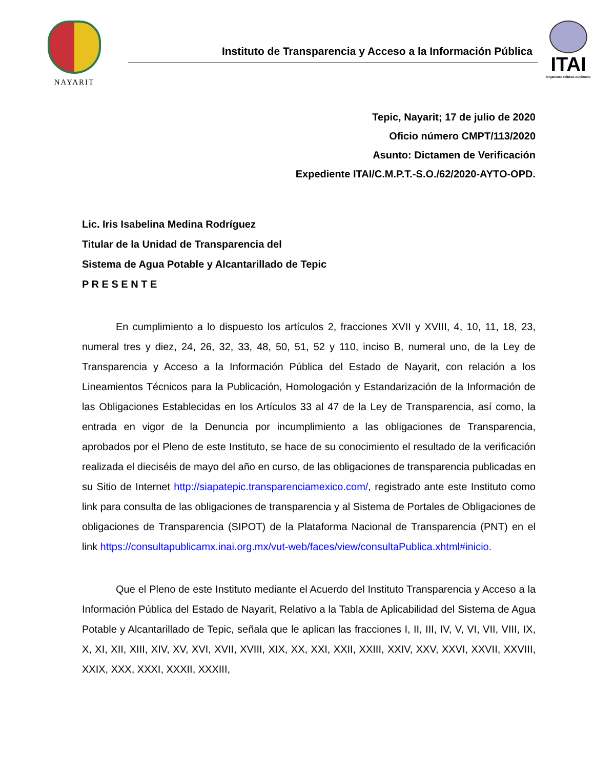NAYARIT
Instituto de Transparencia y Acceso a la Información Pública
ITAI
Organismo Público Autónomo
Tepic, Nayarit; 17 de julio de 2020
Oficio número CMPT/113/2020
Asunto: Dictamen de Verificación
Expediente ITAI/C.M.P.T.-S.O./62/2020-AYTO-OPD.
Lic. Iris Isabelina Medina Rodríguez
Titular de la Unidad de Transparencia del
Sistema de Agua Potable y Alcantarillado de Tepic
P R E S E N T E
En cumplimiento a lo dispuesto los artículos 2, fracciones XVII y XVIII, 4, 10, 11, 18, 23, numeral tres y diez, 24, 26, 32, 33, 48, 50, 51, 52 y 110, inciso B, numeral uno, de la Ley de Transparencia y Acceso a la Información Pública del Estado de Nayarit, con relación a los Lineamientos Técnicos para la Publicación, Homologación y Estandarización de la Información de las Obligaciones Establecidas en los Artículos 33 al 47 de la Ley de Transparencia, así como, la entrada en vigor de la Denuncia por incumplimiento a las obligaciones de Transparencia, aprobados por el Pleno de este Instituto, se hace de su conocimiento el resultado de la verificación realizada el dieciséis de mayo del año en curso, de las obligaciones de transparencia publicadas en su Sitio de Internet http://siapatepic.transparenciamexico.com/, registrado ante este Instituto como link para consulta de las obligaciones de transparencia y al Sistema de Portales de Obligaciones de obligaciones de Transparencia (SIPOT) de la Plataforma Nacional de Transparencia (PNT) en el link https://consultapublicamx.inai.org.mx/vut-web/faces/view/consultaPublica.xhtml#inicio.
Que el Pleno de este Instituto mediante el Acuerdo del Instituto Transparencia y Acceso a la Información Pública del Estado de Nayarit, Relativo a la Tabla de Aplicabilidad del Sistema de Agua Potable y Alcantarillado de Tepic, señala que le aplican las fracciones I, II, III, IV, V, VI, VII, VIII, IX, X, XI, XII, XIII, XIV, XV, XVI, XVII, XVIII, XIX, XX, XXI, XXII, XXIII, XXIV, XXV, XXVI, XXVII, XXVIII, XXIX, XXX, XXXI, XXXII, XXXIII,